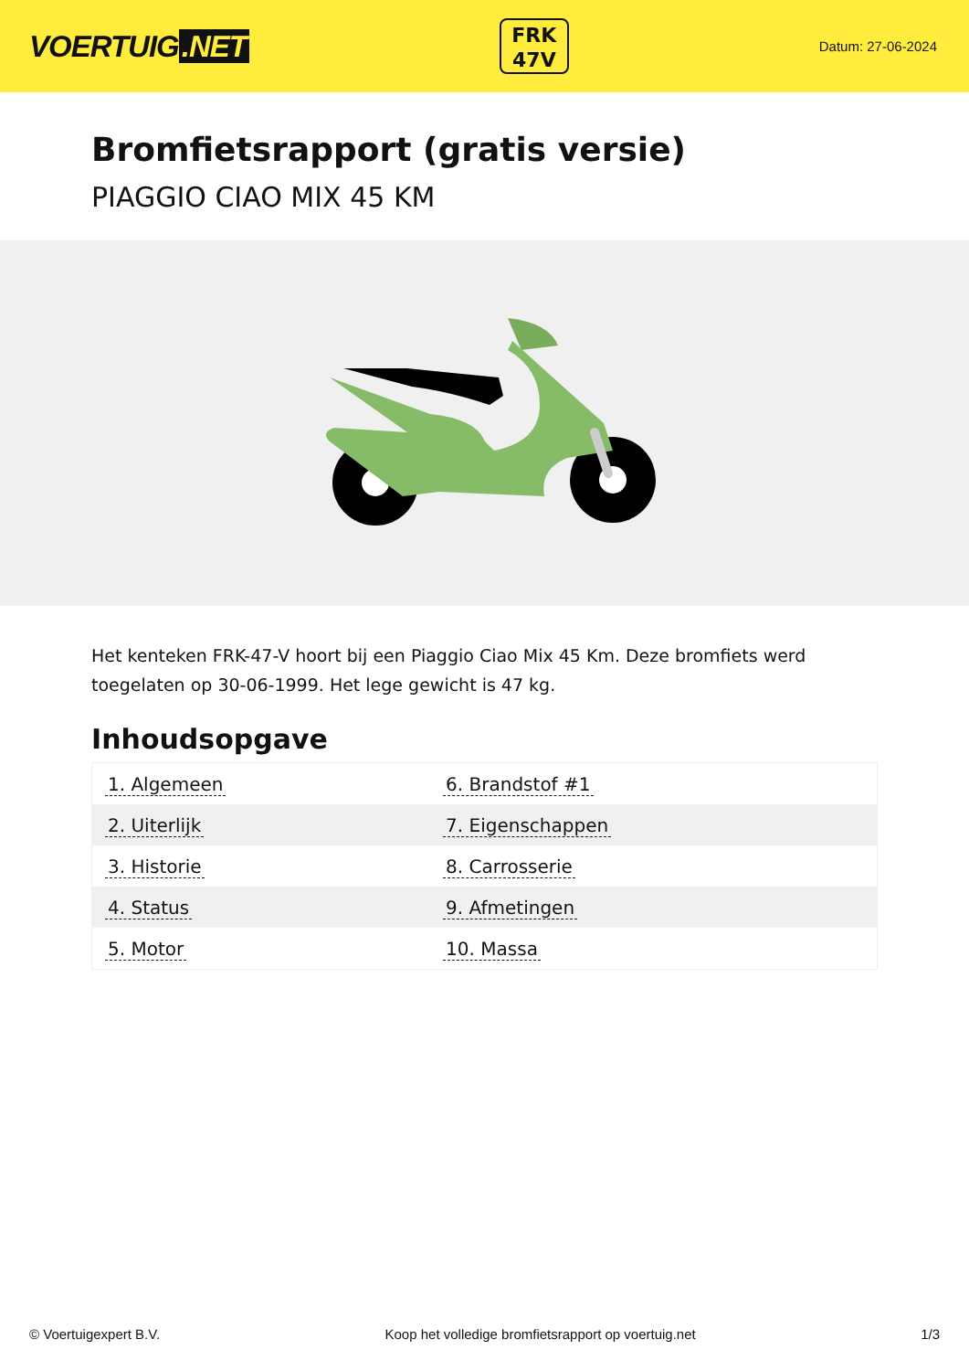VOERTUIG.NET
FRK
47V
Datum: 27-06-2024
Bromfietsrapport (gratis versie)
PIAGGIO CIAO MIX 45 KM
Het kenteken FRK-47-V hoort bij een Piaggio Ciao Mix 45 Km. Deze bromfiets werd toegelaten op 30-06-1999. Het lege gewicht is 47 kg.
Inhoudsopgave
| 1. Algemeen | 6. Brandstof #1 |
| 2. Uiterlijk | 7. Eigenschappen |
| 3. Historie | 8. Carrosserie |
| 4. Status | 9. Afmetingen |
| 5. Motor | 10. Massa |
© Voertuigexpert B.V. Koop het volledige bromfietsrapport op voertuig.net
1/3